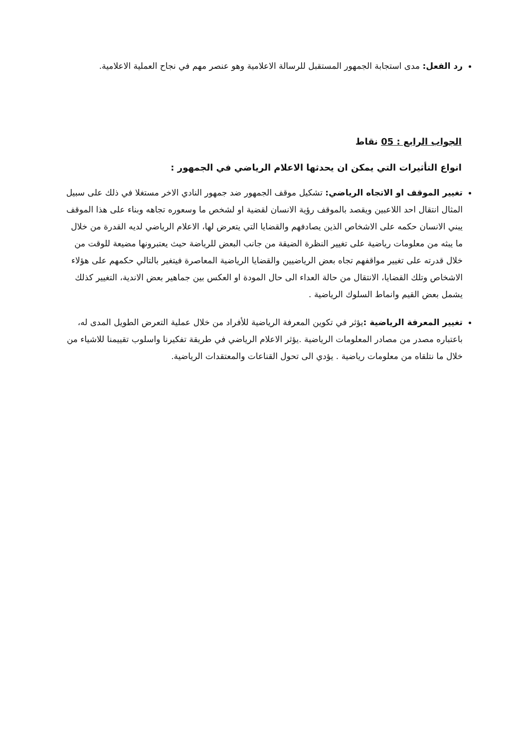رد الفعل: مدى استجابة الجمهور المستقبل للرسالة الاعلامية وهو عنصر مهم في نجاح العملية الاعلامية.
الجواب الرابع : 05 نقاط
انواع التأثيرات التي يمكن ان يحدثها الاعلام الرياضي في الجمهور :
تغيير الموقف او الاتجاه الرياضي: تشكيل موقف الجمهور ضد جمهور النادي الاخر مستغلا في ذلك على سبيل المثال انتقال احد اللاعبين ويقصد بالموقف رؤية الانسان لقضية او لشخص ما وسعوره تجاهه وبناء على هذا الموقف يبني الانسان حكمه على الاشخاص الذين يصادفهم والقضايا التي يتعرض لها، الاعلام الرياضي لديه القدرة من خلال ما يبثه من معلومات رياضية على تغيير النظرة الضيقة من جانب البعض للرياضة حيث يعتبرونها مضيعة للوقت من خلال قدرته على تغيير مواقفهم تجاه بعض الرياضيين والقضايا الرياضية المعاصرة فيتغير بالتالي حكمهم على هؤلاء الاشخاص وتلك القضايا، الانتقال من حالة العداء الى حال المودة او العكس بين جماهير بعض الاندية، التغيير كذلك يشمل بعض القيم وانماط السلوك الرياضية .
تغيير المعرفة الرياضية : يؤثر في تكوين المعرفة الرياضية للأفراد من خلال عملية التعرض الطويل المدى له، باعتباره مصدر من مصادر المعلومات الرياضية .يؤثر الاعلام الرياضي في طريقة تفكيرنا واسلوب تقييمنا للاشياء من خلال ما نتلقاه من معلومات رياضية . يؤدي الى تحول القناعات والمعتقدات الرياضية.